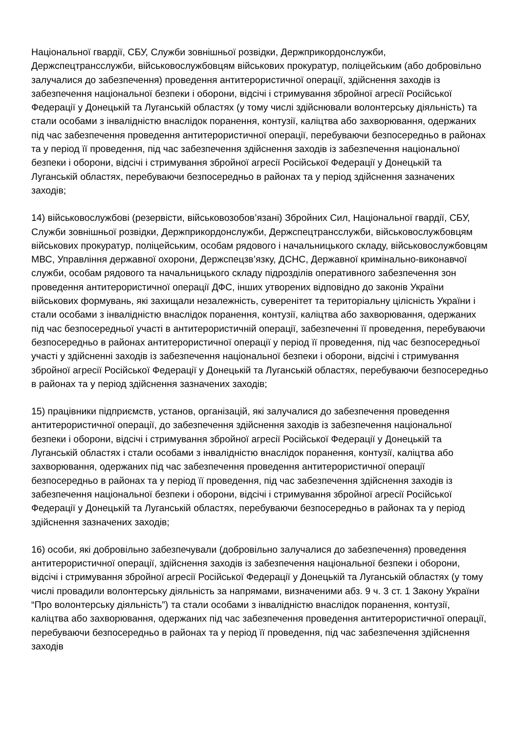Національної гвардії, СБУ, Служби зовнішньої розвідки, Держприкордонслужби, Держспецтрансслужби, військовослужбовцям військових прокуратур, поліцейським (або добровільно залучалися до забезпечення) проведення антитерористичної операції, здійснення заходів із забезпечення національної безпеки і оборони, відсічі і стримування збройної агресії Російської Федерації у Донецькій та Луганській областях (у тому числі здійснювали волонтерську діяльність) та стали особами з інвалідністю внаслідок поранення, контузії, каліцтва або захворювання, одержаних під час забезпечення проведення антитерористичної операції, перебуваючи безпосередньо в районах та у період її проведення, під час забезпечення здійснення заходів із забезпечення національної безпеки і оборони, відсічі і стримування збройної агресії Російської Федерації у Донецькій та Луганській областях, перебуваючи безпосередньо в районах та у період здійснення зазначених заходів;
14) військовослужбові (резервісти, військовозобов’язані) Збройних Сил, Національної гвардії, СБУ, Служби зовнішньої розвідки, Держприкордонслужби, Держспецтрансслужби, військовослужбовцям військових прокуратур, поліцейським, особам рядового і начальницького складу, військовослужбовцям МВС, Управління державної охорони, Держспецзв’язку, ДСНС, Державної кримінально-виконавчої служби, особам рядового та начальницького складу підрозділів оперативного забезпечення зон проведення антитерористичної операції ДФС, інших утворених відповідно до законів України військових формувань, які захищали незалежність, суверенітет та територіальну цілісність України і стали особами з інвалідністю внаслідок поранення, контузії, каліцтва або захворювання, одержаних під час безпосередньої участі в антитерористичній операції, забезпеченні її проведення, перебуваючи безпосередньо в районах антитерористичної операції у період її проведення, під час безпосередньої участі у здійсненні заходів із забезпечення національної безпеки і оборони, відсічі і стримування збройної агресії Російської Федерації у Донецькій та Луганській областях, перебуваючи безпосередньо в районах та у період здійснення зазначених заходів;
15) працівники підприємств, установ, організацій, які залучалися до забезпечення проведення антитерористичної операції, до забезпечення здійснення заходів із забезпечення національної безпеки і оборони, відсічі і стримування збройної агресії Російської Федерації у Донецькій та Луганській областях і стали особами з інвалідністю внаслідок поранення, контузії, каліцтва або захворювання, одержаних під час забезпечення проведення антитерористичної операції безпосередньо в районах та у період її проведення, під час забезпечення здійснення заходів із забезпечення національної безпеки і оборони, відсічі і стримування збройної агресії Російської Федерації у Донецькій та Луганській областях, перебуваючи безпосередньо в районах та у період здійснення зазначених заходів;
16) особи, які добровільно забезпечували (добровільно залучалися до забезпечення) проведення антитерористичної операції, здійснення заходів із забезпечення національної безпеки і оборони, відсічі і стримування збройної агресії Російської Федерації у Донецькій та Луганській областях (у тому числі провадили волонтерську діяльність за напрямами, визначеними абз. 9 ч. 3 ст. 1 Закону України “Про волонтерську діяльність”) та стали особами з інвалідністю внаслідок поранення, контузії, каліцтва або захворювання, одержаних під час забезпечення проведення антитерористичної операції, перебуваючи безпосередньо в районах та у період її проведення, під час забезпечення здійснення заходів